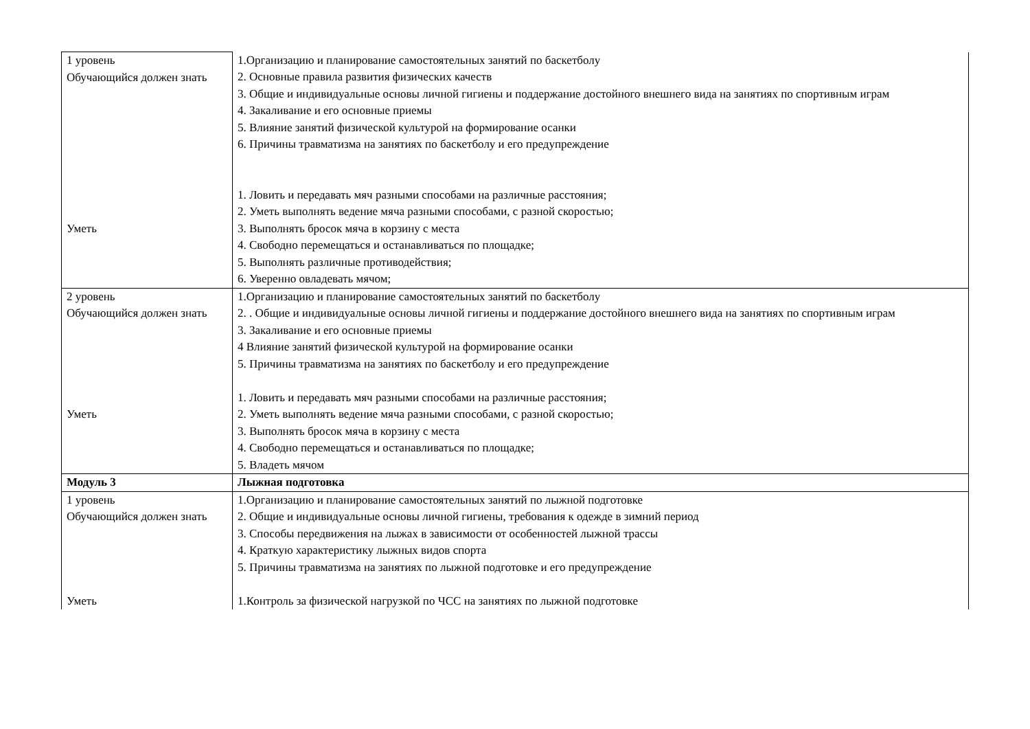| 1 уровень Обучающийся должен знать Уметь | 1.Организацию и планирование самостоятельных занятий по баскетболу 2. Основные правила развития физических качеств 3. Общие и индивидуальные основы личной гигиены и поддержание достойного внешнего вида на занятиях по спортивным играм 4. Закаливание и его основные приемы 5. Влияние занятий физической культурой на формирование осанки 6. Причины травматизма на занятиях по баскетболу и его предупреждение 1. Ловить и передавать мяч разными способами на различные расстояния; 2. Уметь выполнять ведение мяча разными способами, с разной скоростью; 3. Выполнять бросок мяча в корзину с места 4. Свободно перемещаться и останавливаться по площадке; 5. Выполнять различные противодействия; 6. Уверенно овладевать мячом; |
| 2 уровень Обучающийся должен знать Уметь | 1.Организацию и планирование самостоятельных занятий по баскетболу 2. . Общие и индивидуальные основы личной гигиены и поддержание достойного внешнего вида на занятиях по спортивным играм 3. Закаливание и его основные приемы 4 Влияние занятий физической культурой на формирование осанки 5. Причины травматизма на занятиях по баскетболу и его предупреждение 1. Ловить и передавать мяч разными способами на различные расстояния; 2. Уметь выполнять ведение мяча разными способами, с разной скоростью; 3. Выполнять бросок мяча в корзину с места 4. Свободно перемещаться и останавливаться по площадке; 5. Владеть мячом |
| Модуль 3 | Лыжная подготовка |
| 1 уровень Обучающийся должен знать Уметь | 1.Организацию и планирование самостоятельных занятий по лыжной подготовке 2. Общие и индивидуальные основы личной гигиены, требования к одежде в зимний период 3. Способы передвижения на лыжах в зависимости от особенностей лыжной трассы 4. Краткую характеристику лыжных видов спорта 5. Причины травматизма на занятиях по лыжной подготовке и его предупреждение 1.Контроль за физической нагрузкой по ЧСС на занятиях по лыжной подготовке |